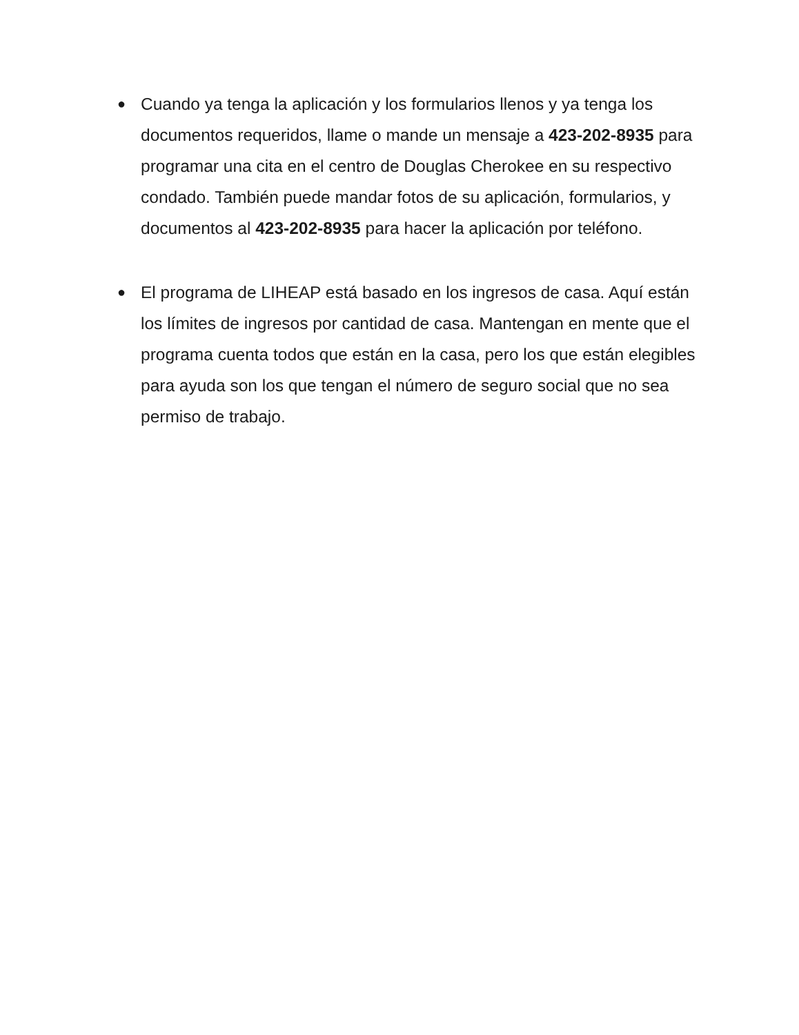● Cuando ya tenga la aplicación y los formularios llenos y ya tenga los documentos requeridos, llame o mande un mensaje a 423-202-8935 para programar una cita en el centro de Douglas Cherokee en su respectivo condado. También puede mandar fotos de su aplicación, formularios, y documentos al 423-202-8935 para hacer la aplicación por teléfono.
● El programa de LIHEAP está basado en los ingresos de casa. Aquí están los límites de ingresos por cantidad de casa. Mantengan en mente que el programa cuenta todos que están en la casa, pero los que están elegibles para ayuda son los que tengan el número de seguro social que no sea permiso de trabajo.